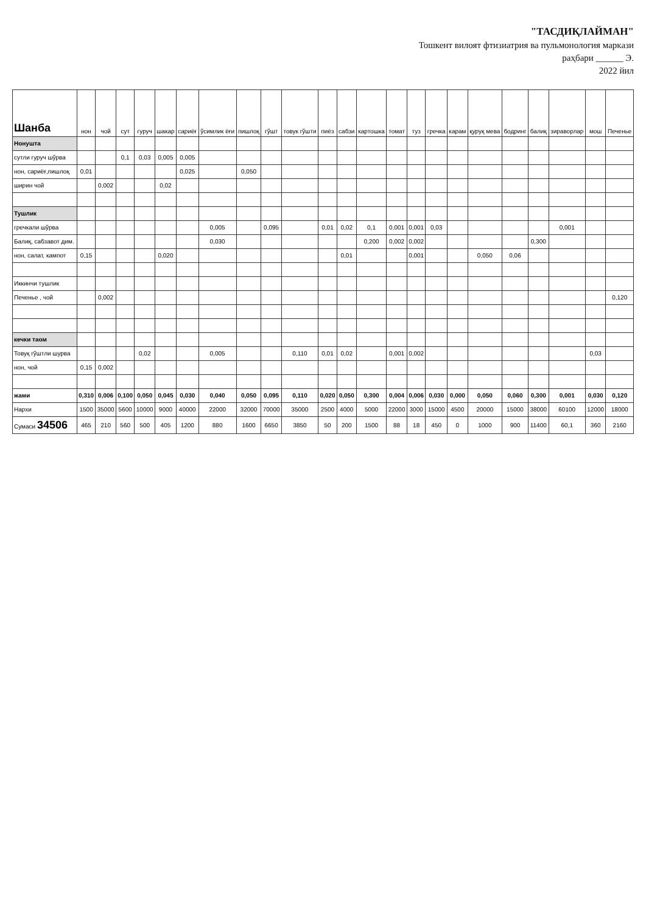"ТАСДИҚЛАЙМАН"
Тошкент вилоят фтизиатрия ва пульмонология маркази
раҳбари ______ Э.
2022 йил
| Шанба | нон | чой | сут | гуруч | шакар | сариёғ | ўсимлик ёғи | пишлоқ | гўшт | товук гўшти | пиёз | сабзи | картошка | томат | туз | гречка | карам | қуруқ мева | бодринг | балиқ | зираворлар | мош | Печенье |
| --- | --- | --- | --- | --- | --- | --- | --- | --- | --- | --- | --- | --- | --- | --- | --- | --- | --- | --- | --- | --- | --- | --- | --- |
| Нонушта | | | | | | | | | | | | | | | | | | | | | | | |
| сутли гуруч шўрва | | | 0,1 | 0,03 | 0,005 | 0,005 | | | | | | | | | | | | | | | | | |
| нон, сариёғ,пишлоқ | 0,01 | | | | | 0,025 | | 0,050 | | | | | | | | | | | | | | | |
| ширин чой | | 0,002 | | | 0,02 | | | | | | | | | | | | | | | | | | |
| Тушлик | | | | | | | | | | | | | | | | | | | | | | | |
| гречкали шўрва | | | | | | | 0,005 | | 0,095 | | 0,01 | 0,02 | 0,1 | 0,001 | 0,001 | 0,03 | | | | | 0,001 | | |
| Балиқ, сабзавот дим. | | | | | | | 0,030 | | | | | | 0,200 | 0,002 | 0,002 | | | | | 0,300 | | | |
| нон, салат, кампот | 0,15 | | | | 0,020 | | | | | | | 0,01 | | | 0,001 | | | 0,050 | 0,06 | | | | |
| Иккинчи тушлик | | | | | | | | | | | | | | | | | | | | | | | |
| Печенье , чой | | 0,002 | | | | | | | | | | | | | | | | | | | | | 0,120 |
| кечки таом | | | | | | | | | | | | | | | | | | | | | | | |
| Товуқ гўштли шурва | | | | 0,02 | | | 0,005 | | | 0,110 | 0,01 | 0,02 | | 0,001 | 0,002 | | | | | | | 0,03 | |
| нон, чой | 0,15 | 0,002 | | | | | | | | | | | | | | | | | | | | | |
| жами | 0,310 | 0,006 | 0,100 | 0,050 | 0,045 | 0,030 | 0,040 | 0,050 | 0,095 | 0,110 | 0,020 | 0,050 | 0,300 | 0,004 | 0,006 | 0,030 | 0,000 | 0,050 | 0,060 | 0,300 | 0,001 | 0,030 | 0,120 |
| Нархи | 1500 | 35000 | 5600 | 10000 | 9000 | 40000 | 22000 | 32000 | 70000 | 35000 | 2500 | 4000 | 5000 | 22000 | 3000 | 15000 | 4500 | 20000 | 15000 | 38000 | 60100 | 12000 | 18000 |
| Сумаси 34506 | 465 | 210 | 560 | 500 | 405 | 1200 | 880 | 1600 | 6650 | 3850 | 50 | 200 | 1500 | 88 | 18 | 450 | 0 | 1000 | 900 | 11400 | 60,1 | 360 | 2160 |